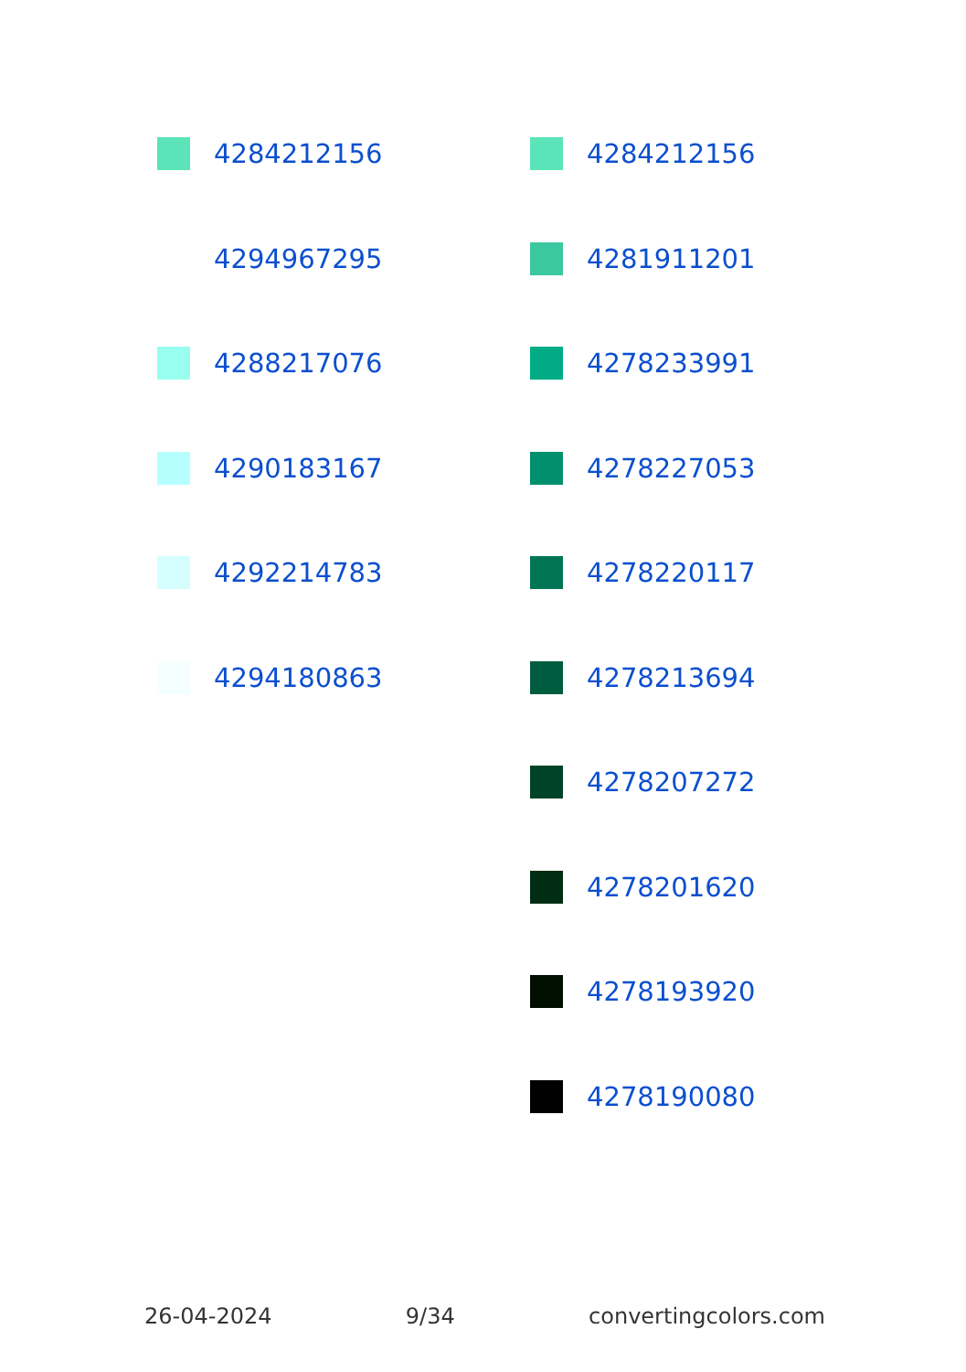4284212156
4294967295
4288217076
4290183167
4292214783
4294180863
4284212156
4281911201
4278233991
4278227053
4278220117
4278213694
4278207272
4278201620
4278193920
4278190080
26-04-2024 9/34 convertingcolors.com